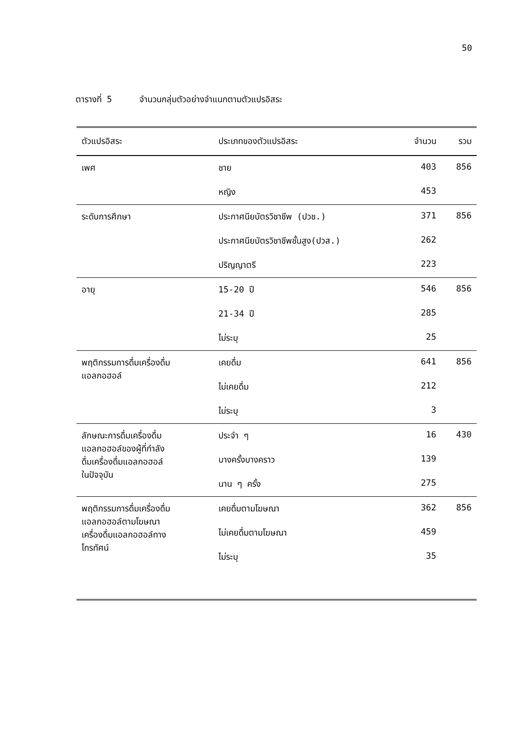50
ตารางที่ 5 จำนวนกลุ่มตัวอย่างจำแนกตามตัวแปรอิสระ
| ตัวแปรอิสระ | ประเภทของตัวแปรอิสระ | จำนวน | รวม |
| --- | --- | --- | --- |
| เพศ | ชาย | 403 | 856 |
| | หญิง | 453 | |
| ระดับการศึกษา | ประกาศนียบัตรวิชาชีพ (ปวช.) | 371 | 856 |
| | ประกาศนียบัตรวิชาชีพชั้นสูง(ปวส.) | 262 | |
| | ปริญญาตรี | 223 | |
| อายุ | 15-20 ปี | 546 | 856 |
| | 21-34 ปี | 285 | |
| | ไม่ระบุ | 25 | |
| พฤติกรรมการดื่มเครื่องดื่ม แอลกอฮอล์ | เคยดื่ม | 641 | 856 |
| | ไม่เคยดื่ม | 212 | |
| | ไม่ระบุ | 3 | |
| ลักษณะการดื่มเครื่องดื่ม แอลกอฮอล์ของผู้ที่กำลัง ดื่มเครื่องดื่มแอลกอฮอล์ ในปัจจุบัน | ประจำ ๆ | 16 | 430 |
| | บางครั้งบางคราว | 139 | |
| | นาน ๆ ครั้ง | 275 | |
| พฤติกรรมการดื่มเครื่องดื่ม แอลกอฮอล์ตามโฆษณา เครื่องดื่มแอลกอฮอล์ทาง โทรทัศน์ | เคยดื่มตามโฆษณา | 362 | 856 |
| | ไม่เคยดื่มตามโฆษณา | 459 | |
| | ไม่ระบุ | 35 | |